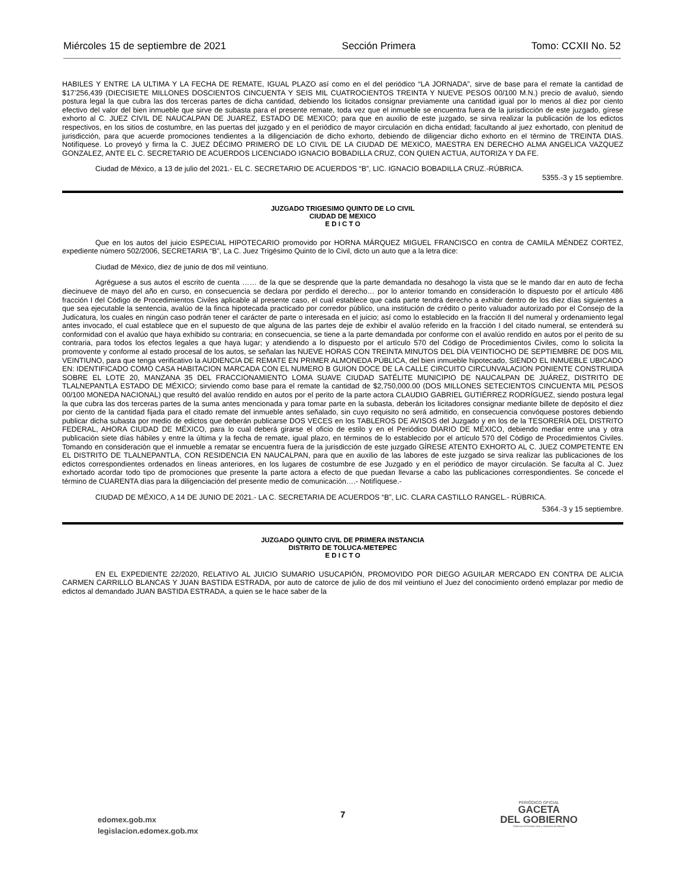Miércoles 15 de septiembre de 2021 Sección Primera Tomo: CCXII No. 52
HABILES Y ENTRE LA ULTIMA Y LA FECHA DE REMATE, IGUAL PLAZO así como en el del periódico “LA JORNADA”, sirve de base para el remate la cantidad de $17’256,439 (DIECISIETE MILLONES DOSCIENTOS CINCUENTA Y SEIS MIL CUATROCIENTOS TREINTA Y NUEVE PESOS 00/100 M.N.) precio de avaluó, siendo postura legal la que cubra las dos terceras partes de dicha cantidad, debiendo los licitados consignar previamente una cantidad igual por lo menos al diez por ciento efectivo del valor del bien inmueble que sirve de subasta para el presente remate, toda vez que el inmueble se encuentra fuera de la jurisdicción de este juzgado, gírese exhorto al C. JUEZ CIVIL DE NAUCALPAN DE JUAREZ, ESTADO DE MEXICO; para que en auxilio de este juzgado, se sirva realizar la publicación de los edictos respectivos, en los sitios de costumbre, en las puertas del juzgado y en el periódico de mayor circulación en dicha entidad; facultando al juez exhortado, con plenitud de jurisdicción, para que acuerde promociones tendientes a la diligenciación de dicho exhorto, debiendo de diligenciar dicho exhorto en el término de TREINTA DIAS. Notifíquese. Lo proveyó y firma la C. JUEZ DÉCIMO PRIMERO DE LO CIVIL DE LA CIUDAD DE MEXICO, MAESTRA EN DERECHO ALMA ANGELICA VAZQUEZ GONZALEZ, ANTE EL C. SECRETARIO DE ACUERDOS LICENCIADO IGNACIO BOBADILLA CRUZ, CON QUIEN ACTUA, AUTORIZA Y DA FE.
Ciudad de México, a 13 de julio del 2021.- EL C. SECRETARIO DE ACUERDOS “B”, LIC. IGNACIO BOBADILLA CRUZ.-RÚBRICA.
5355.-3 y 15 septiembre.
JUZGADO TRIGESIMO QUINTO DE LO CIVIL
CIUDAD DE MEXICO
E D I C T O
Que en los autos del juicio ESPECIAL HIPOTECARIO promovido por HORNA MÁRQUEZ MIGUEL FRANCISCO en contra de CAMILA MÉNDEZ CORTEZ, expediente número 502/2006, SECRETARIA “B”, La C. Juez Trigésimo Quinto de lo Civil, dicto un auto que a la letra dice:
Ciudad de México, diez de junio de dos mil veintiuno.
Agréguese a sus autos el escrito de cuenta …… de la que se desprende que la parte demandada no desahogo la vista que se le mando dar en auto de fecha diecinueve de mayo del año en curso, en consecuencia se declara por perdido el derecho… por lo anterior tomando en consideración lo dispuesto por el artículo 486 fracción I del Código de Procedimientos Civiles aplicable al presente caso, el cual establece que cada parte tendrá derecho a exhibir dentro de los diez días siguientes a que sea ejecutable la sentencia, avalúo de la finca hipotecada practicado por corredor público, una institución de crédito o perito valuador autorizado por el Consejo de la Judicatura, los cuales en ningún caso podrán tener el carácter de parte o interesada en el juicio; así como lo establecido en la fracción II del numeral y ordenamiento legal antes invocado, el cual establece que en el supuesto de que alguna de las partes deje de exhibir el avalúo referido en la fracción I del citado numeral, se entenderá su conformidad con el avalúo que haya exhibido su contraria; en consecuencia, se tiene a la parte demandada por conforme con el avalúo rendido en autos por el perito de su contraria, para todos los efectos legales a que haya lugar; y atendiendo a lo dispuesto por el artículo 570 del Código de Procedimientos Civiles, como lo solicita la promovente y conforme al estado procesal de los autos, se señalan las NUEVE HORAS CON TREINTA MINUTOS DEL DÍA VEINTIOCHO DE SEPTIEMBRE DE DOS MIL VEINTIUNO, para que tenga verificativo la AUDIENCIA DE REMATE EN PRIMER ALMONEDA PÚBLICA, del bien inmueble hipotecado, SIENDO EL INMUEBLE UBICADO EN: IDENTIFICADO COMO CASA HABITACION MARCADA CON EL NUMERO B GUION DOCE DE LA CALLE CIRCUITO CIRCUNVALACION PONIENTE CONSTRUIDA SOBRE EL LOTE 20, MANZANA 35 DEL FRACCIONAMIENTO LOMA SUAVE CIUDAD SATÉLITE MUNICIPIO DE NAUCALPAN DE JUÁREZ, DISTRITO DE TLALNEPANTLA ESTADO DE MÉXICO; sirviendo como base para el remate la cantidad de $2,750,000.00 (DOS MILLONES SETECIENTOS CINCUENTA MIL PESOS 00/100 MONEDA NACIONAL) que resultó del avalúo rendido en autos por el perito de la parte actora CLAUDIO GABRIEL GUTIÉRREZ RODRÍGUEZ, siendo postura legal la que cubra las dos terceras partes de la suma antes mencionada y para tomar parte en la subasta, deberán los licitadores consignar mediante billete de depósito el diez por ciento de la cantidad fijada para el citado remate del inmueble antes señalado, sin cuyo requisito no será admitido, en consecuencia convóquese postores debiendo publicar dicha subasta por medio de edictos que deberán publicarse DOS VECES en los TABLEROS DE AVISOS del Juzgado y en los de la TESORERÍA DEL DISTRITO FEDERAL, AHORA CIUDAD DE MÉXICO, para lo cual deberá girarse el oficio de estilo y en el Periódico DIARIO DE MÉXICO, debiendo mediar entre una y otra publicación siete días hábiles y entre la última y la fecha de remate, igual plazo, en términos de lo establecido por el artículo 570 del Código de Procedimientos Civiles. Tomando en consideración que el inmueble a rematar se encuentra fuera de la jurisdicción de este juzgado GÍRESE ATENTO EXHORTO AL C. JUEZ COMPETENTE EN EL DISTRITO DE TLALNEPANTLA, CON RESIDENCIA EN NAUCALPAN, para que en auxilio de las labores de este juzgado se sirva realizar las publicaciones de los edictos correspondientes ordenados en líneas anteriores, en los lugares de costumbre de ese Juzgado y en el periódico de mayor circulación. Se faculta al C. Juez exhortado acordar todo tipo de promociones que presente la parte actora a efecto de que puedan llevarse a cabo las publicaciones correspondientes. Se concede el término de CUARENTA días para la diligenciación del presente medio de comunicación….- Notifíquese.-
CIUDAD DE MÉXICO, A 14 DE JUNIO DE 2021.- LA C. SECRETARIA DE ACUERDOS “B”, LIC. CLARA CASTILLO RANGEL.- RÚBRICA.
5364.-3 y 15 septiembre.
JUZGADO QUINTO CIVIL DE PRIMERA INSTANCIA
DISTRITO DE TOLUCA-METEPEC
E D I C T O
EN EL EXPEDIENTE 22/2020, RELATIVO AL JUICIO SUMARIO USUCAPIÓN, PROMOVIDO POR DIEGO AGUILAR MERCADO EN CONTRA DE ALICIA CARMEN CARRILLO BLANCAS Y JUAN BASTIDA ESTRADA, por auto de catorce de julio de dos mil veintiuno el Juez del conocimiento ordenó emplazar por medio de edictos al demandado JUAN BASTIDA ESTRADA, a quien se le hace saber de la
edomex.gob.mx
legislacion.edomex.gob.mx
7
PERIÓDICO OFICIAL
GACETA
DEL GOBIERNO
Gobierno del Estado Libre y Soberano de México